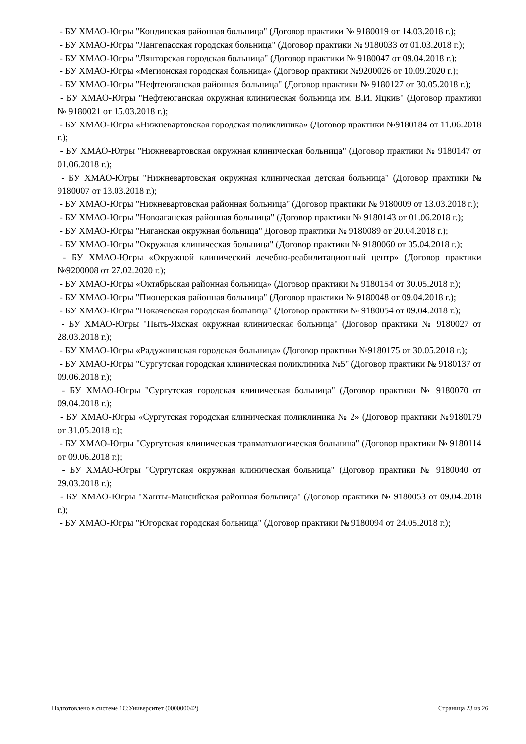- БУ ХМАО-Югры "Кондинская районная больница" (Договор практики № 9180019 от 14.03.2018 г.);
- БУ ХМАО-Югры "Лангепасская городская больница" (Договор практики № 9180033 от 01.03.2018 г.);
- БУ ХМАО-Югры "Лянторская городская больница" (Договор практики № 9180047 от 09.04.2018 г.);
- БУ ХМАО-Югры «Мегионская городская больница» (Договор практики №9200026 от 10.09.2020 г.);
- БУ ХМАО-Югры "Нефтеюганская районная больница" (Договор практики № 9180127 от 30.05.2018 г.);
- БУ ХМАО-Югры "Нефтеюганская окружная клиническая больница им. В.И. Яцкив" (Договор практики № 9180021 от 15.03.2018 г.);
- БУ ХМАО-Югры «Нижневартовская городская поликлиника» (Договор практики №9180184 от 11.06.2018 г.);
- БУ ХМАО-Югры "Нижневартовская окружная клиническая больница" (Договор практики № 9180147 от 01.06.2018 г.);
- БУ ХМАО-Югры "Нижневартовская окружная клиническая детская больница" (Договор практики № 9180007 от 13.03.2018 г.);
- БУ ХМАО-Югры "Нижневартовская районная больница" (Договор практики № 9180009 от 13.03.2018 г.);
- БУ ХМАО-Югры "Новоаганская районная больница" (Договор практики № 9180143 от 01.06.2018 г.);
- БУ ХМАО-Югры "Няганская окружная больница" Договор практики № 9180089 от 20.04.2018 г.);
- БУ ХМАО-Югры "Окружная клиническая больница" (Договор практики № 9180060 от 05.04.2018 г.);
- БУ ХМАО-Югры «Окружной клинический лечебно-реабилитационный центр» (Договор практики №9200008 от 27.02.2020 г.);
- БУ ХМАО-Югры «Октябрьская районная больница» (Договор практики № 9180154 от 30.05.2018 г.);
- БУ ХМАО-Югры "Пионерская районная больница" (Договор практики № 9180048 от 09.04.2018 г.);
- БУ ХМАО-Югры "Покачевская городская больница" (Договор практики № 9180054 от 09.04.2018 г.);
- БУ ХМАО-Югры "Пыть-Яхская окружная клиническая больница" (Договор практики № 9180027 от 28.03.2018 г.);
- БУ ХМАО-Югры «Радужнинская городская больница» (Договор практики №9180175 от 30.05.2018 г.);
- БУ ХМАО-Югры "Сургутская городская клиническая поликлиника №5" (Договор практики № 9180137 от 09.06.2018 г.);
- БУ ХМАО-Югры "Сургутская городская клиническая больница" (Договор практики № 9180070 от 09.04.2018 г.);
- БУ ХМАО-Югры «Сургутская городская клиническая поликлиника № 2» (Договор практики №9180179 от 31.05.2018 г.);
- БУ ХМАО-Югры "Сургутская клиническая травматологическая больница" (Договор практики № 9180114 от 09.06.2018 г.);
- БУ ХМАО-Югры "Сургутская окружная клиническая больница" (Договор практики № 9180040 от 29.03.2018 г.);
- БУ ХМАО-Югры "Ханты-Мансийская районная больница" (Договор практики № 9180053 от 09.04.2018 г.);
- БУ ХМАО-Югры "Югорская городская больница" (Договор практики № 9180094 от 24.05.2018 г.);
Подготовлено в системе 1С:Университет (000000042) Страница 23 из 26